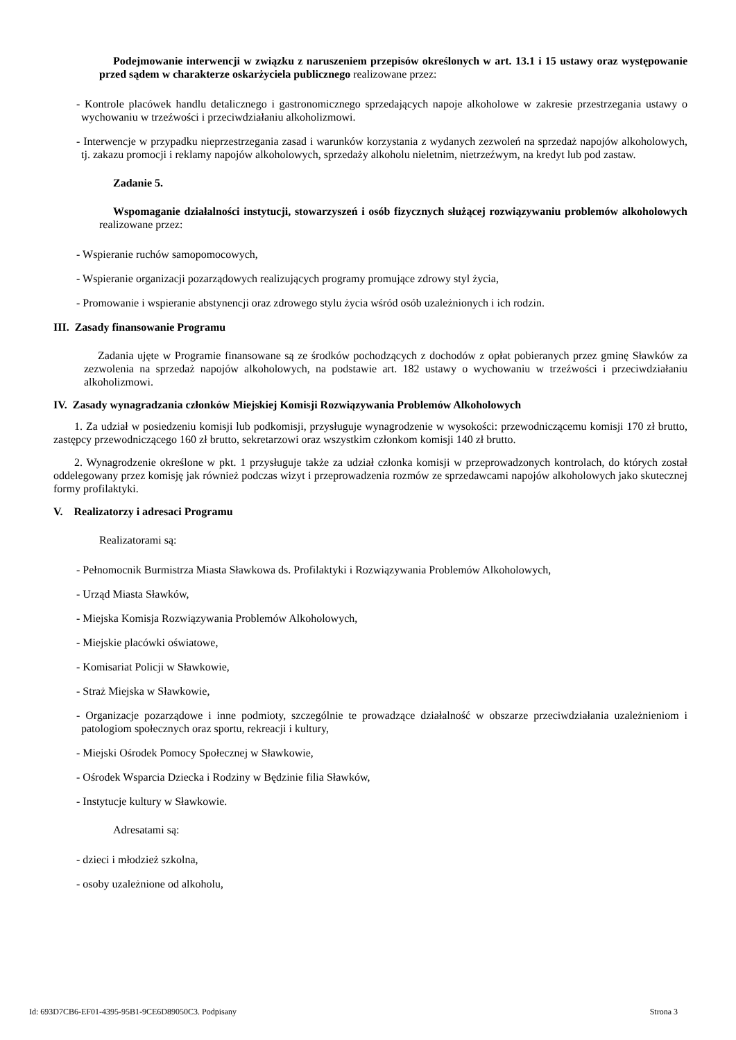Podejmowanie interwencji w związku z naruszeniem przepisów określonych w art. 13.1 i 15 ustawy oraz występowanie przed sądem w charakterze oskarżyciela publicznego realizowane przez:
- Kontrole placówek handlu detalicznego i gastronomicznego sprzedających napoje alkoholowe w zakresie przestrzegania ustawy o wychowaniu w trzeźwości i przeciwdziałaniu alkoholizmowi.
- Interwencje w przypadku nieprzestrzegania zasad i warunków korzystania z wydanych zezwoleń na sprzedaż napojów alkoholowych, tj. zakazu promocji i reklamy napojów alkoholowych, sprzedaży alkoholu nieletnim, nietrzeźwym, na kredyt lub pod zastaw.
Zadanie 5.
Wspomaganie działalności instytucji, stowarzyszeń i osób fizycznych służącej rozwiązywaniu problemów alkoholowych realizowane przez:
- Wspieranie ruchów samopomocowych,
- Wspieranie organizacji pozarządowych realizujących programy promujące zdrowy styl życia,
- Promowanie i wspieranie abstynencji oraz zdrowego stylu życia wśród osób uzależnionych i ich rodzin.
III. Zasady finansowanie Programu
Zadania ujęte w Programie finansowane są ze środków pochodzących z dochodów z opłat pobieranych przez gminę Sławków za zezwolenia na sprzedaż napojów alkoholowych, na podstawie art. 182 ustawy o wychowaniu w trzeźwości i przeciwdziałaniu alkoholizmowi.
IV. Zasady wynagradzania członków Miejskiej Komisji Rozwiązywania Problemów Alkoholowych
1. Za udział w posiedzeniu komisji lub podkomisji, przysługuje wynagrodzenie w wysokości: przewodniczącemu komisji 170 zł brutto, zastępcy przewodniczącego 160 zł brutto, sekretarzowi oraz wszystkim członkom komisji 140 zł brutto.
2. Wynagrodzenie określone w pkt. 1 przysługuje także za udział członka komisji w przeprowadzonych kontrolach, do których został oddelegowany przez komisję jak również podczas wizyt i przeprowadzenia rozmów ze sprzedawcami napojów alkoholowych jako skutecznej formy profilaktyki.
V. Realizatorzy i adresaci Programu
Realizatorami są:
- Pełnomocnik Burmistrza Miasta Sławkowa ds. Profilaktyki i Rozwiązywania Problemów Alkoholowych,
- Urząd Miasta Sławków,
- Miejska Komisja Rozwiązywania Problemów Alkoholowych,
- Miejskie placówki oświatowe,
- Komisariat Policji w Sławkowie,
- Straż Miejska w Sławkowie,
- Organizacje pozarządowe i inne podmioty, szczególnie te prowadzące działalność w obszarze przeciwdziałania uzależnieniom i patologiom społecznych oraz sportu, rekreacji i kultury,
- Miejski Ośrodek Pomocy Społecznej w Sławkowie,
- Ośrodek Wsparcia Dziecka i Rodziny w Będzinie filia Sławków,
- Instytucje kultury w Sławkowie.
Adresatami są:
- dzieci i młodzież szkolna,
- osoby uzależnione od alkoholu,
Id: 693D7CB6-EF01-4395-95B1-9CE6D89050C3. Podpisany Strona 3